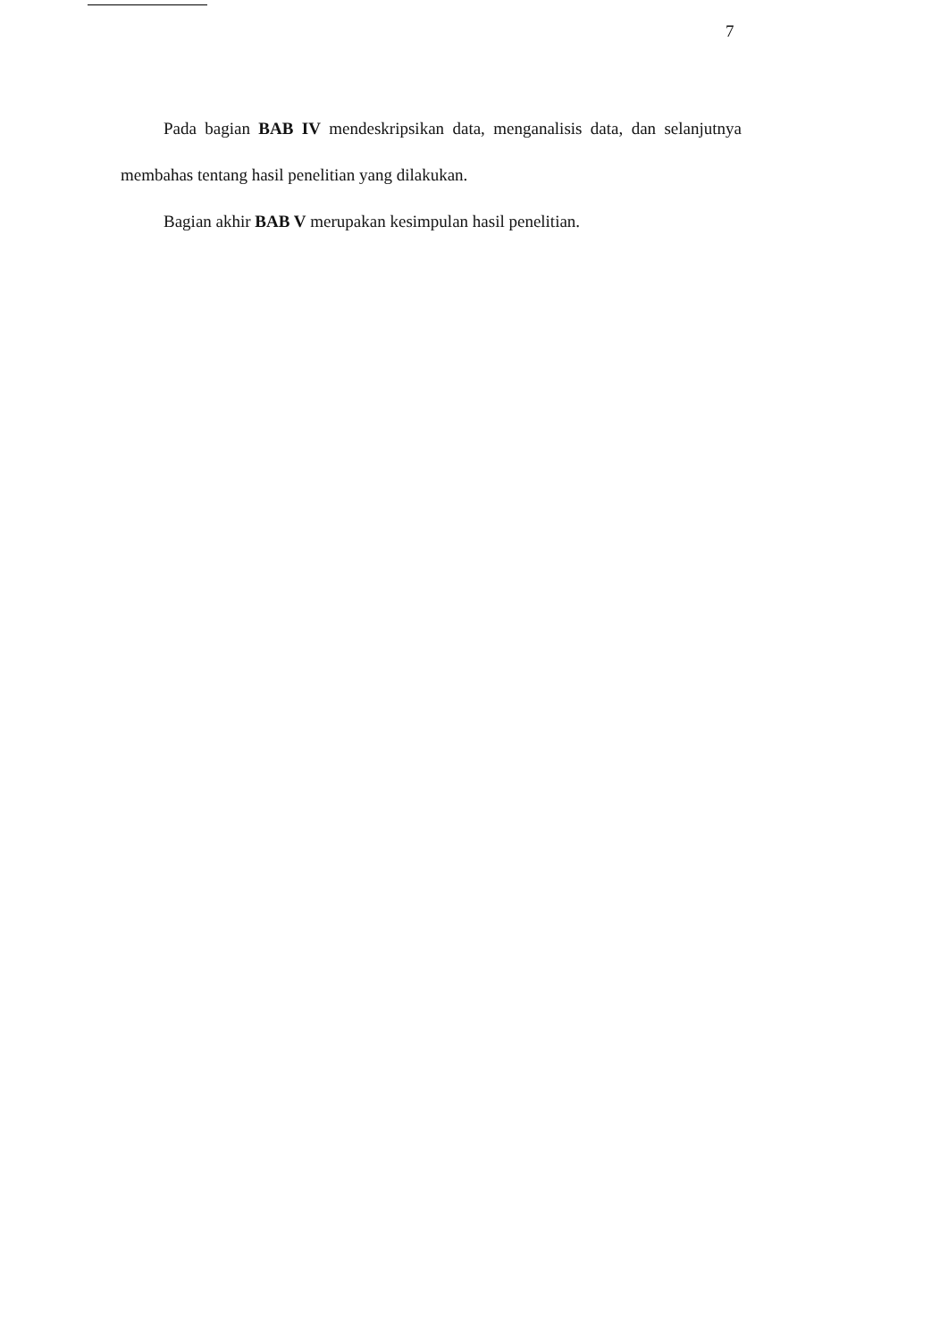7
Pada bagian BAB IV mendeskripsikan data, menganalisis data, dan selanjutnya membahas tentang hasil penelitian yang dilakukan.
Bagian akhir BAB V merupakan kesimpulan hasil penelitian.